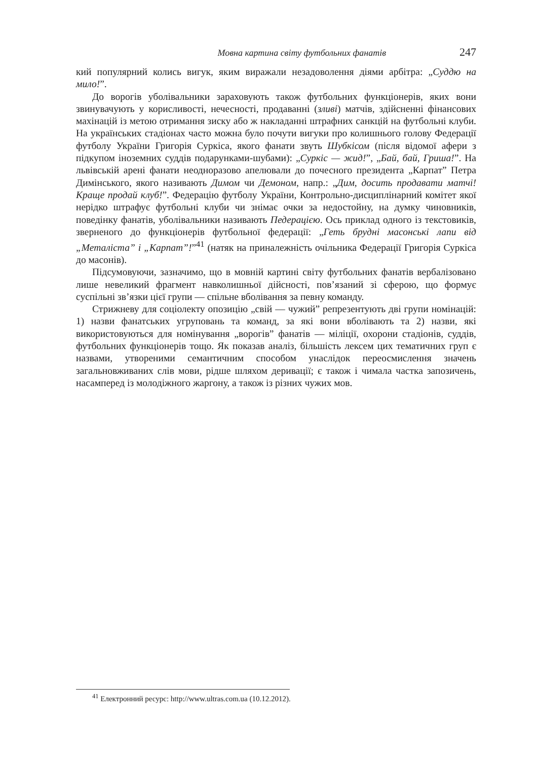Мовна картина світу футбольних фанатів 247
кий популярний колись вигук, яким виражали незадоволення діями арбітра: „Суддю на мило!”.
До ворогів уболівальники зараховують також футбольних функціонерів, яких вони звинувачують у корисливості, нечесності, продаванні (зливі) матчів, здійсненні фінансових махінацій із метою отримання зиску або ж накладанні штрафних санкцій на футбольні клуби. На українських стадіонах часто можна було почути вигуки про колишнього голову Федерації футболу України Григорія Суркіса, якого фанати звуть Шубкісом (після відомої афери з підкупом іноземних суддів подарунками-шубами): „Суркіс — жид!”, „Бай, бай, Гриша!”. На львівській арені фанати неодноразово апелювали до почесного президента „Карпат” Петра Димінського, якого називають Димом чи Демоном, напр.: „Дим, досить продавати матчі! Краще продай клуб!”. Федерацію футболу України, Контрольно-дисциплінарний комітет якої нерідко штрафує футбольні клуби чи знімає очки за недостойну, на думку чиновників, поведінку фанатів, уболівальники називають Педерацією. Ось приклад одного із текстовиків, зверненого до функціонерів футбольної федерації: „Геть брудні масонські лапи від „Металіста” і „Карпат”!”<sup>41</sup> (натяк на приналежність очільника Федерації Григорія Суркіса до масонів).
Підсумовуючи, зазначимо, що в мовній картині світу футбольних фанатів вербалізовано лише невеликий фрагмент навколишньої дійсності, пов’язаний зі сферою, що формує суспільні зв’язки цієї групи — спільне вболівання за певну команду.
Стрижневу для соціолекту опозицію „свій — чужий” репрезентують дві групи номінацій: 1) назви фанатських угруповань та команд, за які вони вболівають та 2) назви, які використовуються для номінування „ворогів” фанатів — міліції, охорони стадіонів, суддів, футбольних функціонерів тощо. Як показав аналіз, більшість лексем цих тематичних груп є назвами, утвореними семантичним способом унаслідок переосмислення значень загальновживаних слів мови, рідше шляхом деривації; є також і чимала частка запозичень, насамперед із молодіжного жаргону, а також із різних чужих мов.
<sup>41</sup> Електронний ресурс: http://www.ultras.com.ua (10.12.2012).